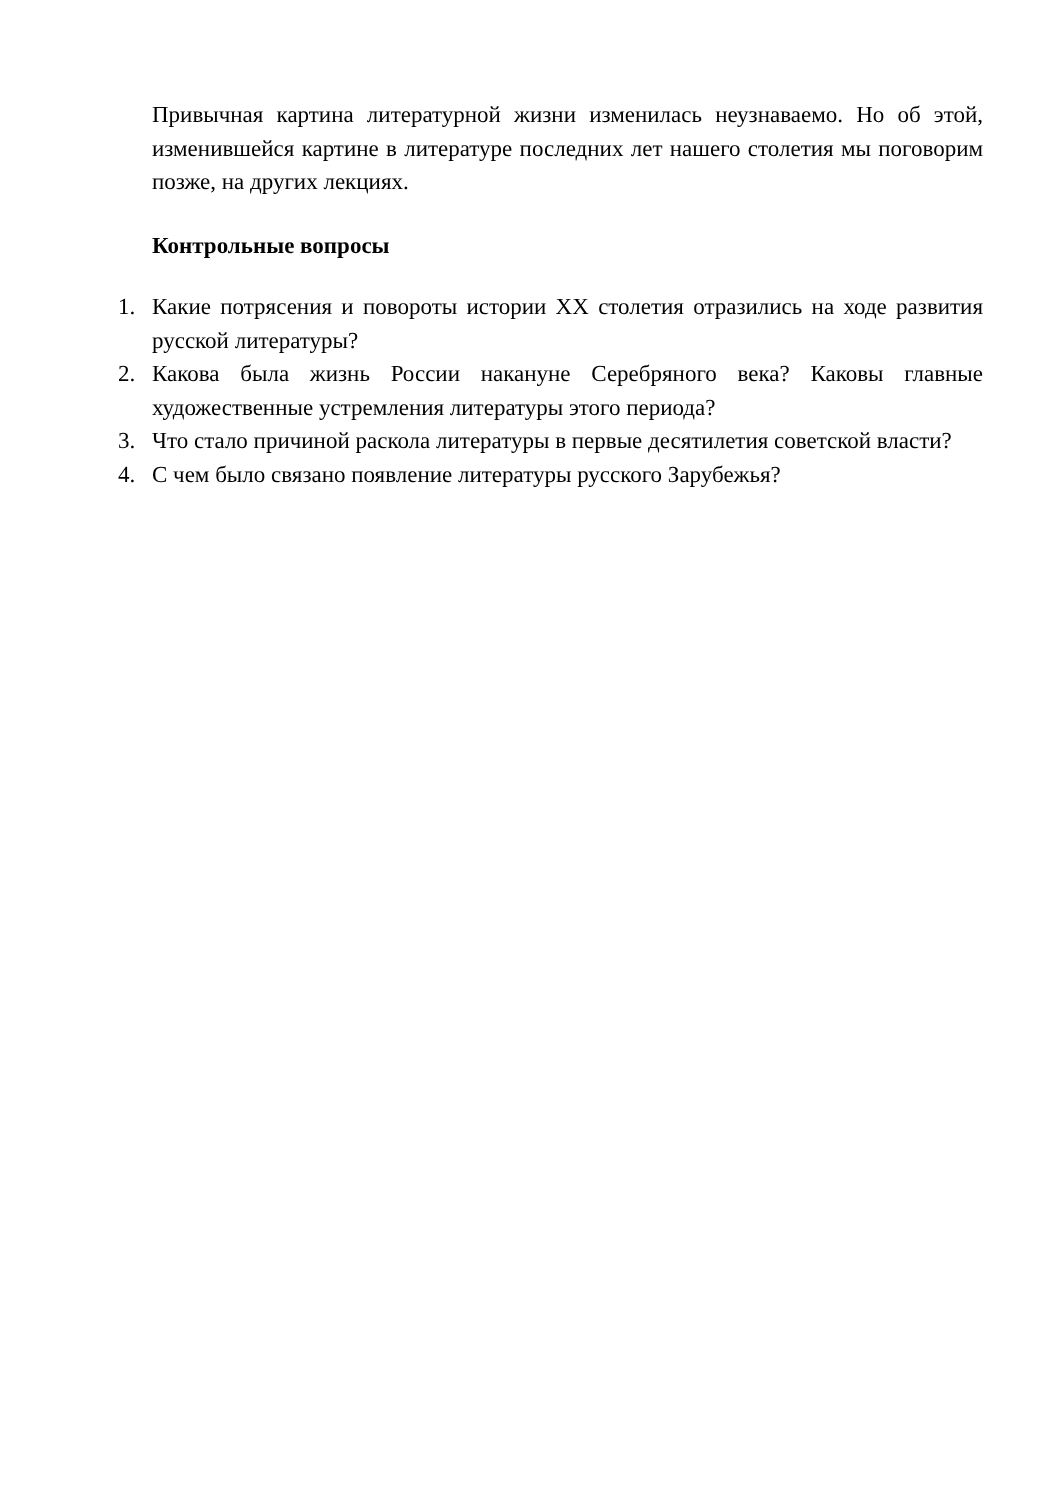Привычная картина литературной жизни изменилась неузнаваемо. Но об этой, изменившейся картине в литературе последних лет нашего столетия мы поговорим позже, на других лекциях.
Контрольные вопросы
1. Какие потрясения и повороты истории XX столетия отразились на ходе развития русской литературы?
2. Какова была жизнь России накануне Серебряного века? Каковы главные художественные устремления литературы этого периода?
3. Что стало причиной раскола литературы в первые десятилетия советской власти?
4. С чем было связано появление литературы русского Зарубежья?